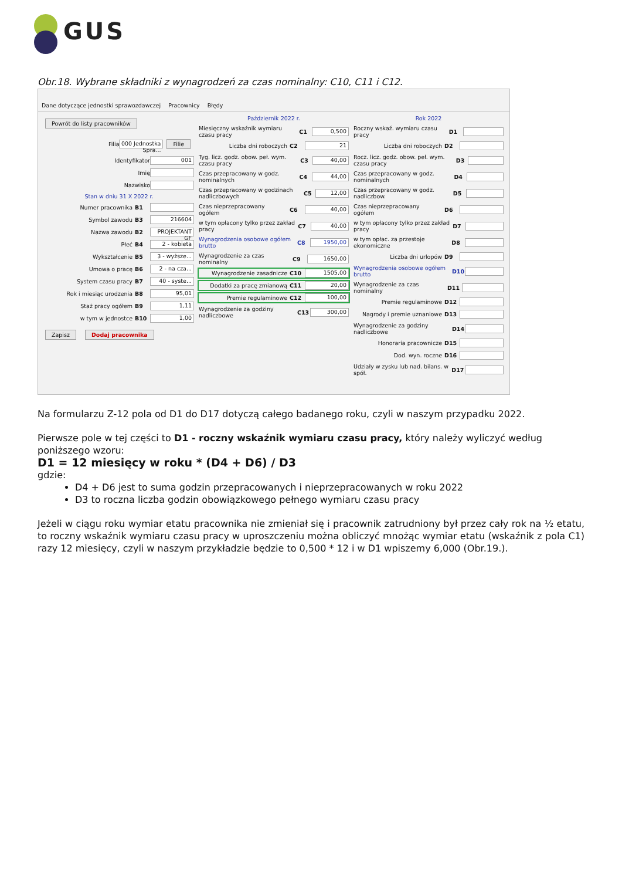GUS
Obr.18. Wybrane składniki z wynagrodzeń za czas nominalny: C10, C11 i C12.
Dane dotyczące jednostki sprawozdawczej Pracownicy Błędy
Powrót do listy pracowników
Filia 000 Jednostka Spra... Filie
Identyfikator 001
Imię
Nazwisko
Stan w dniu 31 X 2022 r.
Numer pracownika B1
Symbol zawodu B3 216604
Nazwa zawodu B2 PROJEKTANT GF
Płeć B4 2 - kobieta
Wykształcenie B5 3 - wyższe...
Umowa o pracę B6 2 - na cza...
System czasu pracy B7 40 - syste...
Rok i miesiąc urodzenia B8 95,01
Staż pracy ogółem B9 1,11
w tym w jednostce B10 1,00
Zapisz Dodaj pracownika
Październik 2022 r.
Miesięczny wskaźnik wymiaru czasu pracy C1 0,500
Liczba dni roboczych C2 21
Tyg. licz. godz. obow. peł. wym. czasu pracy C3 40,00
Czas przepracowany w godz. nominalnych C4 44,00
Czas przepracowany w godzinach nadliczbowych C5 12,00
Czas nieprzepracowany ogółem C6 40,00
w tym opłacony tylko przez zakład pracy C7 40,00
Wynagrodzenia osobowe ogółem brutto C8 1950,00
Wynagrodzenie za czas nominalny C9 1650,00
Wynagrodzenie zasadnicze C10 1505,00
Dodatki za pracę zmianową C11 20,00
Premie regulaminowe C12 100,00
Wynagrodzenie za godziny nadliczbowe C13 300,00
Rok 2022
Roczny wskaź. wymiaru czasu pracy D1
Liczba dni roboczych D2
Rocz. licz. godz. obow. peł. wym. czasu pracy D3
Czas przepracowany w godz. nominalnych D4
Czas przepracowany w godz. nadliczbow. D5
Czas nieprzepracowany ogółem D6
w tym opłacony tylko przez zakład pracy D7
w tym opłac. za przestoje ekonomiczne D8
Liczba dni urlopów D9
Wynagrodzenia osobowe ogółem brutto D10
Wynagrodzenie za czas nominalny D11
Premie regulaminowe D12
Nagrody i premie uznaniowe D13
Wynagrodzenie za godziny nadliczbowe D14
Honoraria pracownicze D15
Dod. wyn. roczne D16
Udziały w zysku lub nad. bilans. w spół. D17
Na formularzu Z-12 pola od D1 do D17 dotyczą całego badanego roku, czyli w naszym przypadku 2022.
Pierwsze pole w tej części to D1 - roczny wskaźnik wymiaru czasu pracy, który należy wyliczyć według poniższego wzoru:
D1 = 12 miesięcy w roku * (D4 + D6) / D3
gdzie:
D4 + D6 jest to suma godzin przepracowanych i nieprzepracowanych w roku 2022
D3 to roczna liczba godzin obowiązkowego pełnego wymiaru czasu pracy
Jeżeli w ciągu roku wymiar etatu pracownika nie zmieniał się i pracownik zatrudniony był przez cały rok na ½ etatu, to roczny wskaźnik wymiaru czasu pracy w uproszczeniu można obliczyć mnożąc wymiar etatu (wskaźnik z pola C1) razy 12 miesięcy, czyli w naszym przykładzie będzie to 0,500 * 12 i w D1 wpiszemy 6,000 (Obr.19.).